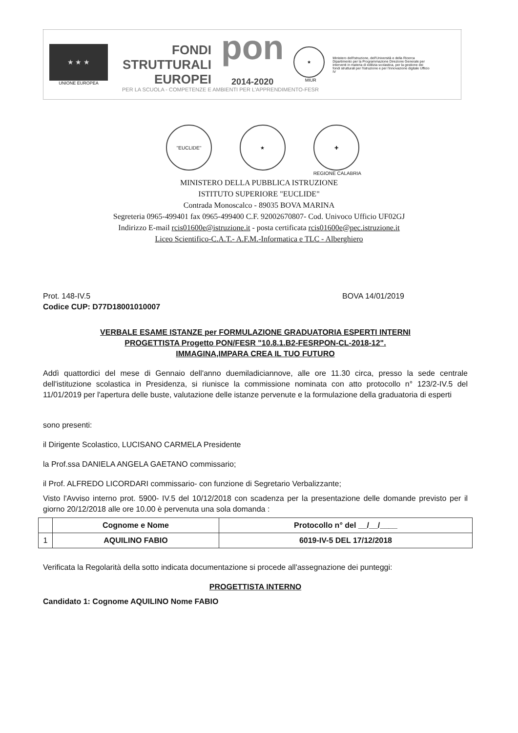★ ★ ★
UNIONE EUROPEA
FONDI
STRUTTURALI
EUROPEI
pon
2014-2020
★
MIUR
Ministero dell'Istruzione, dell'Università e della Ricerca Dipartimento per la Programmazione Direzione Generale per interventi in materia di edilizia scolastica, per la gestione dei fondi strutturali per l'istruzione e per l'innovazione digitale Ufficio IV
PER LA SCUOLA - COMPETENZE E AMBIENTI PER L'APPRENDIMENTO-FESR
"EUCLIDE" ★ ✚
REGIONE CALABRIA
MINISTERO DELLA PUBBLICA ISTRUZIONE
ISTITUTO SUPERIORE "EUCLIDE"
Contrada Monoscalco - 89035 BOVA MARINA
Segreteria 0965-499401 fax 0965-499400 C.F. 92002670807- Cod. Univoco Ufficio UF02GJ
Indirizzo E-mail rcis01600e@istruzione.it - posta certificata rcis01600e@pec.istruzione.it
Liceo Scientifico-C.A.T.- A.F.M.-Informatica e TLC - Alberghiero
Prot. 148-IV.5 BOVA 14/01/2019
Codice CUP: D77D18001010007
VERBALE ESAME ISTANZE per FORMULAZIONE GRADUATORIA ESPERTI INTERNI
PROGETTISTA Progetto PON/FESR "10.8.1.B2-FESRPON-CL-2018-12".
IMMAGINA,IMPARA CREA IL TUO FUTURO
Addì quattordici del mese di Gennaio dell'anno duemiladiciannove, alle ore 11.30 circa, presso la sede centrale dell'istituzione scolastica in Presidenza, si riunisce la commissione nominata con atto protocollo n° 123/2-IV.5 del 11/01/2019 per l'apertura delle buste, valutazione delle istanze pervenute e la formulazione della graduatoria di esperti
sono presenti:
il Dirigente Scolastico, LUCISANO CARMELA Presidente
la Prof.ssa DANIELA ANGELA GAETANO commissario;
il Prof. ALFREDO LICORDARI commissario- con funzione di Segretario Verbalizzante;
Visto l'Avviso interno prot. 5900- IV.5 del 10/12/2018 con scadenza per la presentazione delle domande previsto per il giorno 20/12/2018 alle ore 10.00 è pervenuta una sola domanda :
| | Cognome e Nome | Protocollo n° del __/__/____ |
| --- | --- | --- |
| 1 | AQUILINO FABIO | 6019-IV-5 DEL 17/12/2018 |
Verificata la Regolarità della sotto indicata documentazione si procede all'assegnazione dei punteggi:
PROGETTISTA INTERNO
Candidato 1: Cognome AQUILINO Nome FABIO